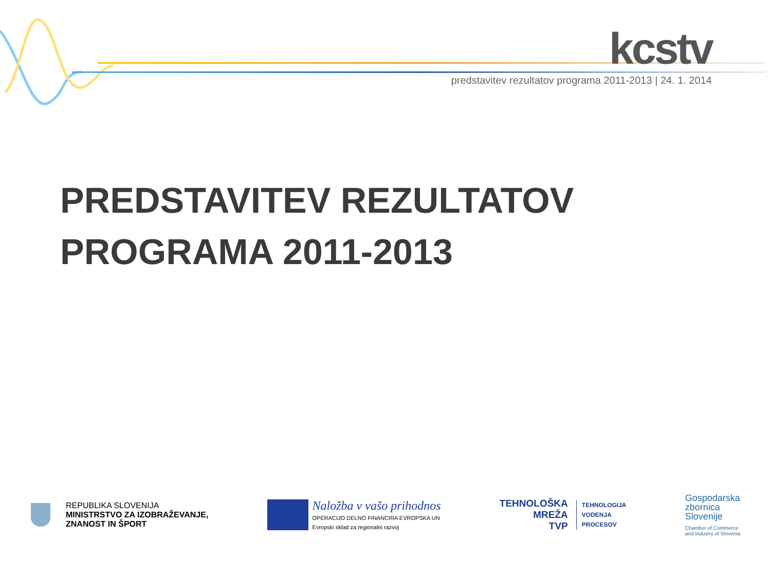kcstv
predstavitev rezultatov programa 2011-2013 | 24. 1. 2014
PREDSTAVITEV REZULTATOV
PROGRAMA 2011-2013
REPUBLIKA SLOVENIJA
MINISTRSTVO ZA IZOBRAŽEVANJE,
ZNANOST IN ŠPORT
Naložba v vašo prihodnos
OPERACIJO DELNO FINANCIRA EVROPSKA UN
Evropski sklad za regionalni razvoj
TEHNOLOŠKA
MREŽA
TVP
TEHNOLOGIJA
VODENJA
PROCESOV
Gospodarska
zbornica
Slovenije
Chamber of Commerce
and Industry of Slovenia